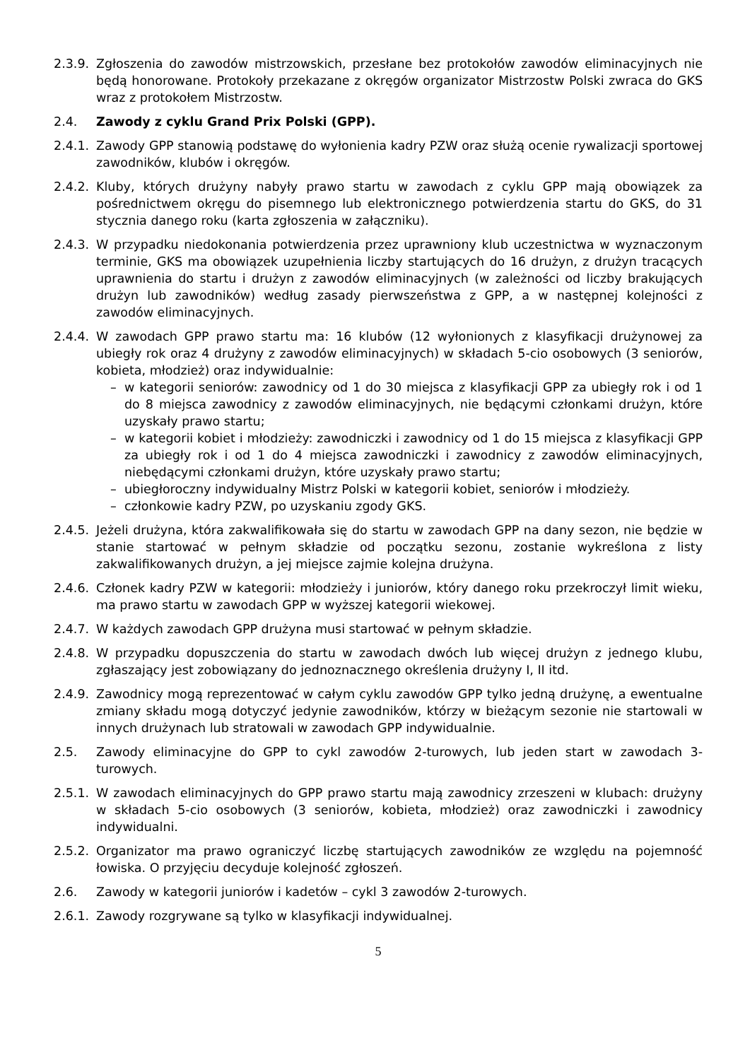2.3.9.
Zgłoszenia do zawodów mistrzowskich, przesłane bez protokołów zawodów eliminacyjnych nie będą honorowane. Protokoły przekazane z okręgów organizator Mistrzostw Polski zwraca do GKS wraz z protokołem Mistrzostw.
2.4. Zawody z cyklu Grand Prix Polski (GPP).
2.4.1.
Zawody GPP stanowią podstawę do wyłonienia kadry PZW oraz służą ocenie rywalizacji sportowej zawodników, klubów i okręgów.
2.4.2.
Kluby, których drużyny nabyły prawo startu w zawodach z cyklu GPP mają obowiązek za pośrednictwem okręgu do pisemnego lub elektronicznego potwierdzenia startu do GKS, do 31 stycznia danego roku (karta zgłoszenia w załączniku).
2.4.3.
W przypadku niedokonania potwierdzenia przez uprawniony klub uczestnictwa w wyznaczonym terminie, GKS ma obowiązek uzupełnienia liczby startujących do 16 drużyn, z drużyn tracących uprawnienia do startu i drużyn z zawodów eliminacyjnych (w zależności od liczby brakujących drużyn lub zawodników) według zasady pierwszeństwa z GPP, a w następnej kolejności z zawodów eliminacyjnych.
2.4.4.
W zawodach GPP prawo startu ma: 16 klubów (12 wyłonionych z klasyfikacji drużynowej za ubiegły rok oraz 4 drużyny z zawodów eliminacyjnych) w składach 5-cio osobowych (3 seniorów, kobieta, młodzież) oraz indywidualnie:
– w kategorii seniorów: zawodnicy od 1 do 30 miejsca z klasyfikacji GPP za ubiegły rok i od 1 do 8 miejsca zawodnicy z zawodów eliminacyjnych, nie będącymi członkami drużyn, które uzyskały prawo startu;
– w kategorii kobiet i młodzieży: zawodniczki i zawodnicy od 1 do 15 miejsca z klasyfikacji GPP za ubiegły rok i od 1 do 4 miejsca zawodniczki i zawodnicy z zawodów eliminacyjnych, niebędącymi członkami drużyn, które uzyskały prawo startu;
– ubiegłoroczny indywidualny Mistrz Polski w kategorii kobiet, seniorów i młodzieży.
– członkowie kadry PZW, po uzyskaniu zgody GKS.
2.4.5.
Jeżeli drużyna, która zakwalifikowała się do startu w zawodach GPP na dany sezon, nie będzie w stanie startować w pełnym składzie od początku sezonu, zostanie wykreślona z listy zakwalifikowanych drużyn, a jej miejsce zajmie kolejna drużyna.
2.4.6.
Członek kadry PZW w kategorii: młodzieży i juniorów, który danego roku przekroczył limit wieku, ma prawo startu w zawodach GPP w wyższej kategorii wiekowej.
2.4.7.
W każdych zawodach GPP drużyna musi startować w pełnym składzie.
2.4.8.
W przypadku dopuszczenia do startu w zawodach dwóch lub więcej drużyn z jednego klubu, zgłaszający jest zobowiązany do jednoznacznego określenia drużyny I, II itd.
2.4.9.
Zawodnicy mogą reprezentować w całym cyklu zawodów GPP tylko jedną drużynę, a ewentualne zmiany składu mogą dotyczyć jedynie zawodników, którzy w bieżącym sezonie nie startowali w innych drużynach lub stratowali w zawodach GPP indywidualnie.
2.5. Zawody eliminacyjne do GPP to cykl zawodów 2-turowych, lub jeden start w zawodach 3-turowych.
2.5.1.
W zawodach eliminacyjnych do GPP prawo startu mają zawodnicy zrzeszeni w klubach: drużyny w składach 5-cio osobowych (3 seniorów, kobieta, młodzież) oraz zawodniczki i zawodnicy indywidualni.
2.5.2.
Organizator ma prawo ograniczyć liczbę startujących zawodników ze względu na pojemność łowiska. O przyjęciu decyduje kolejność zgłoszeń.
2.6. Zawody w kategorii juniorów i kadetów – cykl 3 zawodów 2-turowych.
2.6.1.
Zawody rozgrywane są tylko w klasyfikacji indywidualnej.
5